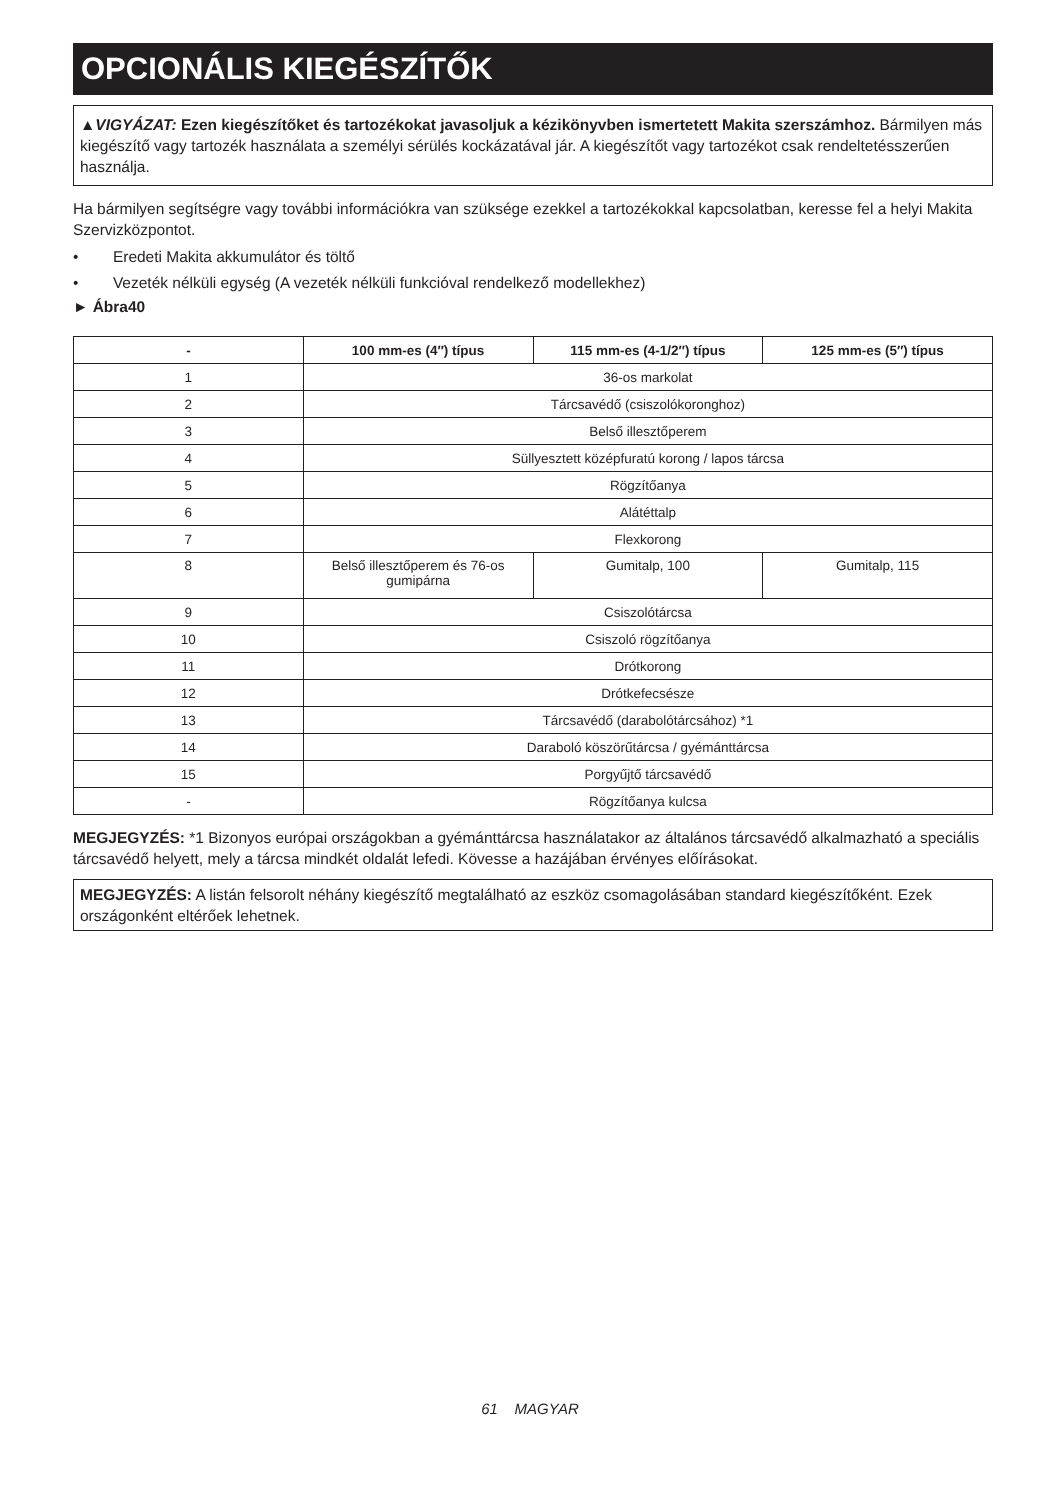OPCIONÁLIS KIEGÉSZÍTŐK
▲VIGYÁZAT: Ezen kiegészítőket és tartozékokat javasoljuk a kézikönyvben ismertetett Makita szerszám­hoz. Bármilyen más kiegészítő vagy tartozék használata a személyi sérülés kockázatával jár. A kiegészítőt vagy tartozékot csak rendeltetésszerűen használja.
Ha bármilyen segítségre vagy további információkra van szüksége ezekkel a tartozékokkal kapcsolatban, keresse fel a helyi Makita Szervizközpontot.
• Eredeti Makita akkumulátor és töltő
• Vezeték nélküli egység (A vezeték nélküli funkcióval rendelkező modellekhez)
► Ábra40
| - | 100 mm-es (4″) típus | 115 mm-es (4-1/2″) típus | 125 mm-es (5″) típus |
| --- | --- | --- | --- |
| 1 | 36-os markolat | | |
| 2 | Tárcsavédő (csiszolókoronghoz) | | |
| 3 | Belső illesztőperem | | |
| 4 | Süllyesztett középfuratú korong / lapos tárcsa | | |
| 5 | Rögzítőanya | | |
| 6 | Alátéttalp | | |
| 7 | Flexkorong | | |
| 8 | Belső illesztőperem és 76-os gumipárna | Gumitalp, 100 | Gumitalp, 115 |
| 9 | Csiszolótárcsa | | |
| 10 | Csiszoló rögzítőanya | | |
| 11 | Drótkorong | | |
| 12 | Drótkefecsésze | | |
| 13 | Tárcsavédő (darabolótárcsához) *1 | | |
| 14 | Daraboló köszörűtárcsa / gyémánttárcsa | | |
| 15 | Porgyűjtő tárcsavédő | | |
| - | Rögzítőanya kulcsa | | |
MEGJEGYZÉS: *1 Bizonyos európai országokban a gyémánttárcsa használatakor az általános tárcsavédő alkalmazható a speciális tárcsavédő helyett, mely a tárcsa mindkét oldalát lefedi. Kövesse a hazájában érvényes előírásokat.
MEGJEGYZÉS: A listán felsorolt néhány kiegészítő megtalálható az eszköz csomagolásában standard kiegészí­tőként. Ezek országonként eltérőek lehetnek.
61 MAGYAR